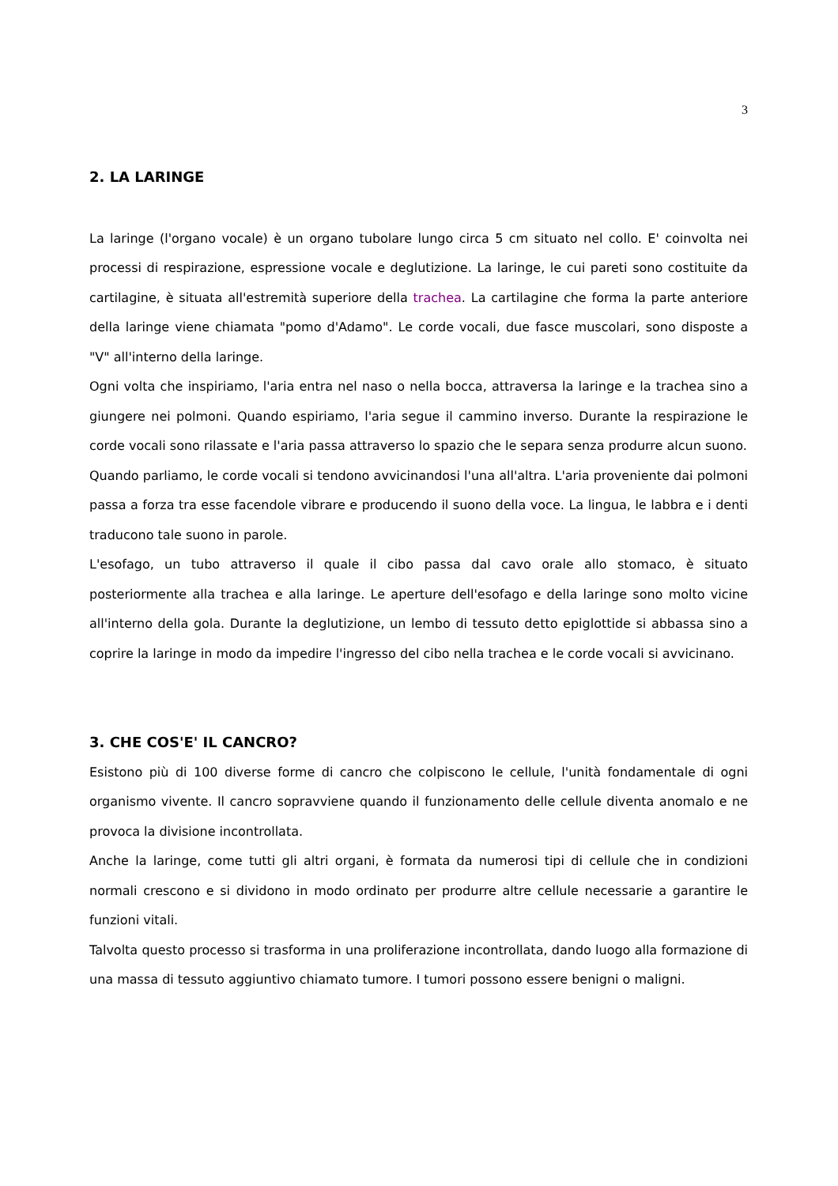3
2. LA LARINGE
La laringe (l'organo vocale) è un organo tubolare lungo circa 5 cm situato nel collo. E' coinvolta nei processi di respirazione, espressione vocale e deglutizione. La laringe, le cui pareti sono costituite da cartilagine, è situata all'estremità superiore della trachea. La cartilagine che forma la parte anteriore della laringe viene chiamata "pomo d'Adamo". Le corde vocali, due fasce muscolari, sono disposte a "V" all'interno della laringe.
Ogni volta che inspiriamo, l'aria entra nel naso o nella bocca, attraversa la laringe e la trachea sino a giungere nei polmoni. Quando espiriamo, l'aria segue il cammino inverso. Durante la respirazione le corde vocali sono rilassate e l'aria passa attraverso lo spazio che le separa senza produrre alcun suono.
Quando parliamo, le corde vocali si tendono avvicinandosi l'una all'altra. L'aria proveniente dai polmoni passa a forza tra esse facendole vibrare e producendo il suono della voce. La lingua, le labbra e i denti traducono tale suono in parole.
L'esofago, un tubo attraverso il quale il cibo passa dal cavo orale allo stomaco, è situato posteriormente alla trachea e alla laringe. Le aperture dell'esofago e della laringe sono molto vicine all'interno della gola. Durante la deglutizione, un lembo di tessuto detto epiglottide si abbassa sino a coprire la laringe in modo da impedire l'ingresso del cibo nella trachea e le corde vocali si avvicinano.
3. CHE COS'E' IL CANCRO?
Esistono più di 100 diverse forme di cancro che colpiscono le cellule, l'unità fondamentale di ogni organismo vivente. Il cancro sopravviene quando il funzionamento delle cellule diventa anomalo e ne provoca la divisione incontrollata.
Anche la laringe, come tutti gli altri organi, è formata da numerosi tipi di cellule che in condizioni normali crescono e si dividono in modo ordinato per produrre altre cellule necessarie a garantire le funzioni vitali.
Talvolta questo processo si trasforma in una proliferazione incontrollata, dando luogo alla formazione di una massa di tessuto aggiuntivo chiamato tumore. I tumori possono essere benigni o maligni.